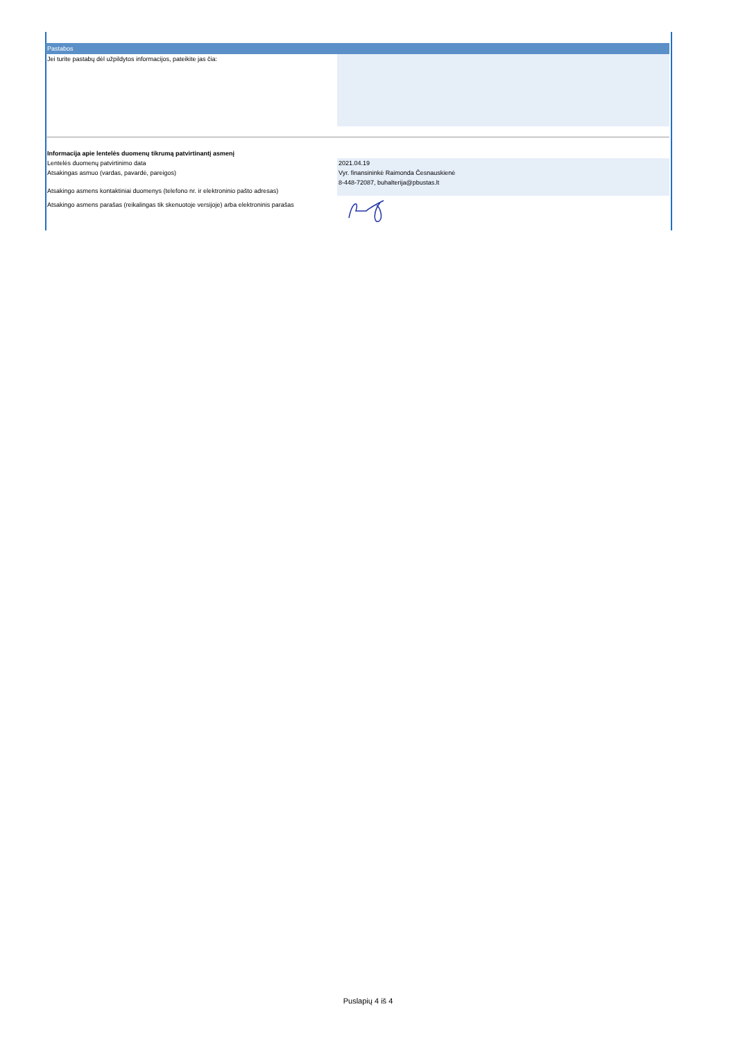Pastabos
| Jei turite pastabų dėl užpildytos informacijos, pateikite jas čia: | |
| Informacija apie lentelės duomenų tikrumą patvirtinantį asmenį | |
| Lentelės duomenų patvirtinimo data | 2021.04.19 |
| Atsakingas asmuo (vardas, pavardė, pareigos) | Vyr. finansininkė Raimonda Česnauskienė |
| Atsakingo asmens kontaktiniai duomenys (telefono nr. ir elektroninio pašto adresas) | 8-448-72087, buhalterija@pbustas.lt |
| Atsakingo asmens parašas (reikalingas tik skenuotoje versijoje) arba elektroninis parašas | |
Puslapių 4 iš 4